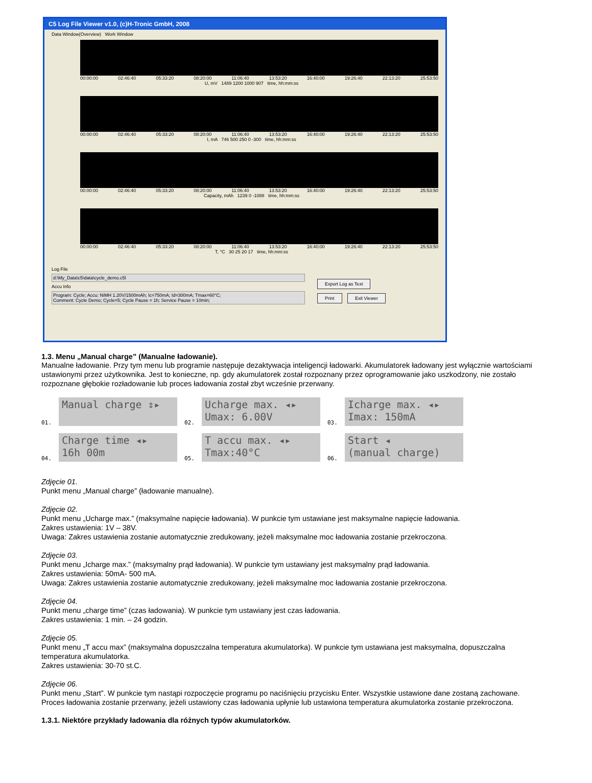C5 Log File Viewer v1.0, (c)H-Tronic GmbH, 2008
Data Window(Overview) Work Window
00:00:00 02:46:40 05:33:20 08:20:00 11:06:40 13:53:20 16:40:00 19:26:40 22:13:20 25:53:50
U, mV 1489 1200 1000 907 time, hh:mm:ss
00:00:00 02:46:40 05:33:20 08:20:00 11:06:40 13:53:20 16:40:00 19:26:40 22:13:20 25:53:50
I, mA 746 500 250 0 -300 time, hh:mm:ss
00:00:00 02:46:40 05:33:20 08:20:00 11:06:40 13:53:20 16:40:00 19:26:40 22:13:20 25:53:50
Capacity, mAh 1239 0 -1088 time, hh:mm:ss
00:00:00 02:46:40 05:33:20 08:20:00 11:06:40 13:53:20 16:40:00 19:26:40 22:13:20 25:53:50
T, °C 30 25 20 17 time, hh:mm:ss
Log File
d:\My_Data\c5\data\cycle_demo.c5l
Accu Info
Program: Cycle; Accu: NiMH 1.20V/1500mAh; Ic=750mA; Id=300mA; Tmax=60°C;
Comment: Cycle Demo; Cycle=5; Cycle Pause = 1h; Service Pause = 10min;
Export Log as Text
Print Exit Viewer
1.3. Menu „Manual charge” (Manualne ładowanie).
Manualne ładowanie. Przy tym menu lub programie następuje dezaktywacja inteligencji ładowarki. Akumulatorek ładowany jest wyłącznie wartościami ustawionymi przez użytkownika. Jest to konieczne, np. gdy akumulatorek został rozpoznany przez oprogramowanie jako uszkodzony, nie zostało rozpoznane głębokie rozładowanie lub proces ładowania został zbyt wcześnie przerwany.
01.
Manual charge ⇕▸
02.
Ucharge max. ◂▸
Umax: 6.00V
03.
Icharge max. ◂▸
Imax: 150mA
04.
Charge time ◂▸
16h 00m
05.
T accu max. ◂▸
Tmax:40°C
06.
Start ◂
(manual charge)
Zdjęcie 01.
Punkt menu „Manual charge” (ładowanie manualne).
Zdjęcie 02.
Punkt menu „Ucharge max.” (maksymalne napięcie ładowania). W punkcie tym ustawiane jest maksymalne napięcie ładowania.
Zakres ustawienia: 1V – 38V.
Uwaga: Zakres ustawienia zostanie automatycznie zredukowany, jeżeli maksymalne moc ładowania zostanie przekroczona.
Zdjęcie 03.
Punkt menu „Icharge max.” (maksymalny prąd ładowania). W punkcie tym ustawiany jest maksymalny prąd ładowania.
Zakres ustawienia: 50mA- 500 mA.
Uwaga: Zakres ustawienia zostanie automatycznie zredukowany, jeżeli maksymalne moc ładowania zostanie przekroczona.
Zdjęcie 04.
Punkt menu „charge time” (czas ładowania). W punkcie tym ustawiany jest czas ładowania.
Zakres ustawienia: 1 min. – 24 godzin.
Zdjęcie 05.
Punkt menu „T accu max” (maksymalna dopuszczalna temperatura akumulatorka). W punkcie tym ustawiana jest maksymalna, dopuszczalna temperatura akumulatorka.
Zakres ustawienia: 30-70 st.C.
Zdjęcie 06.
Punkt menu „Start”. W punkcie tym nastąpi rozpoczęcie programu po naciśnięciu przycisku Enter. Wszystkie ustawione dane zostaną zachowane. Proces ładowania zostanie przerwany, jeżeli ustawiony czas ładowania upłynie lub ustawiona temperatura akumulatorka zostanie przekroczona.
1.3.1. Niektóre przykłady ładowania dla różnych typów akumulatorków.